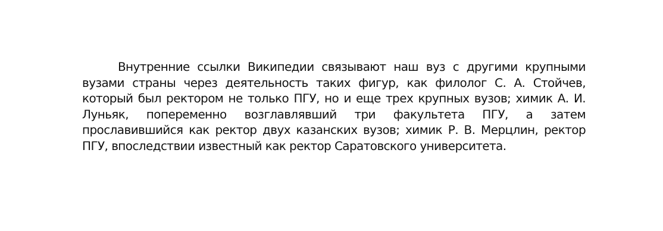Внутренние ссылки Википедии связывают наш вуз с другими крупными вузами страны через деятельность таких фигур, как филолог С. А. Стойчев, который был ректором не только ПГУ, но и еще трех крупных вузов; химик А. И. Луньяк, попеременно возглавлявший три факультета ПГУ, а затем прославившийся как ректор двух казанских вузов; химик Р. В. Мерцлин, ректор ПГУ, впоследствии известный как ректор Саратовского университета.